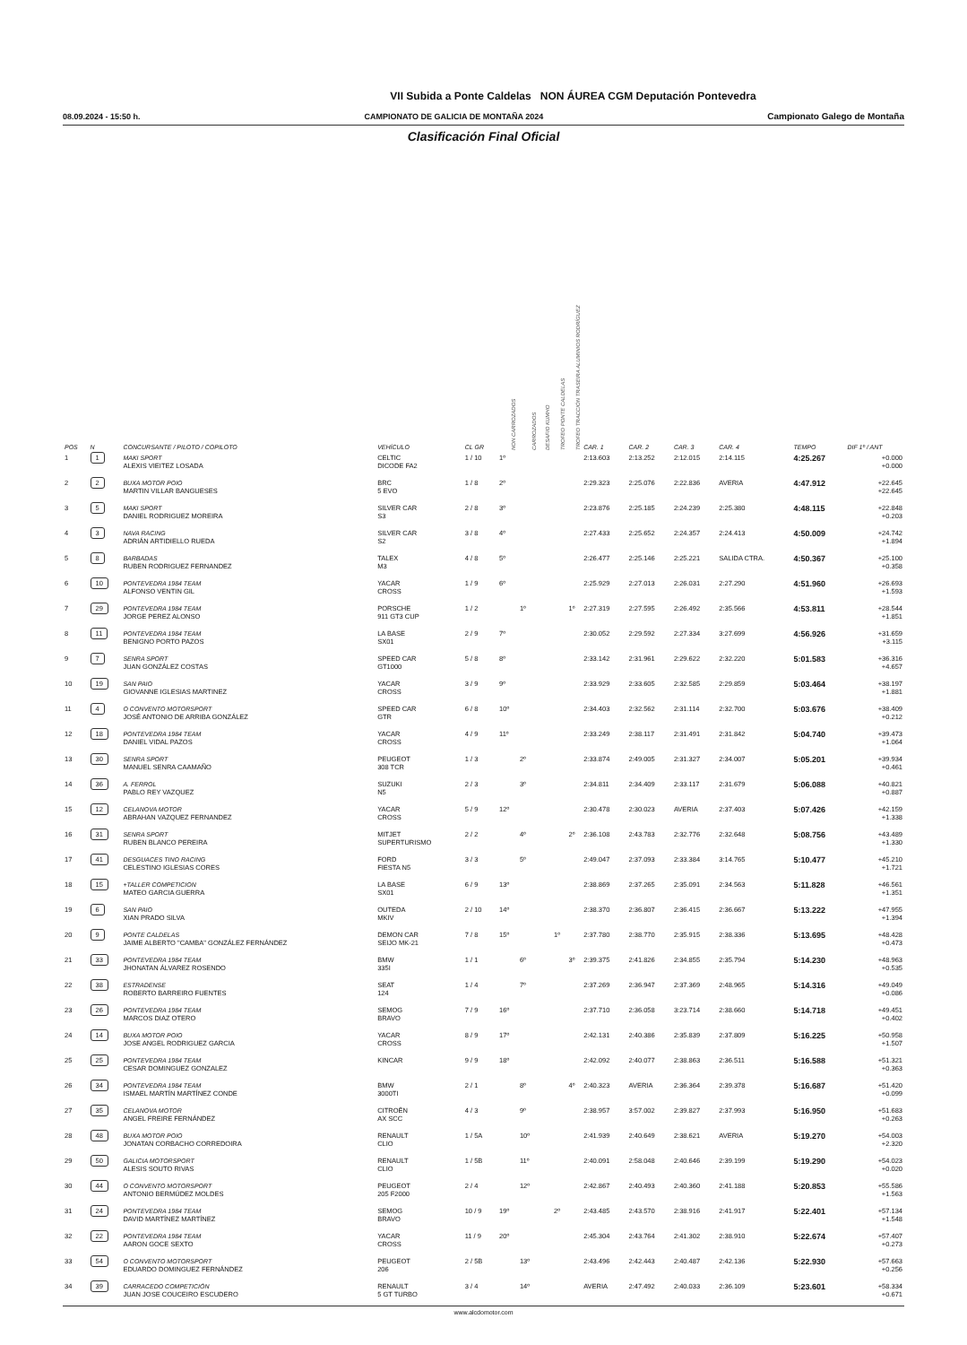VII Subida a Ponte Caldelas NON ÁUREA CGM Deputación Pontevedra
08.09.2024 - 15:50 h. CAMPIONATO DE GALICIA DE MONTAÑA 2024 Campionato Galego de Montaña
Clasificación Final Oficial
| POS | N | CONCURSANTE / PILOTO / COPILOTO | VEHÍCULO | CL GR | NON CARROZADOS | CARROZADOS | DESAFIO KUMHO | TROFEO PONTE CALDELAS | TROFEO TRACCIÓN TRASEIRA ALUMINIOS RODRÍGUEZ | CAR. 1 | CAR. 2 | CAR. 3 | CAR. 4 | TEMPO | DIF 1º / ANT |
| --- | --- | --- | --- | --- | --- | --- | --- | --- | --- | --- | --- | --- | --- | --- | --- |
| 1 | 1 | MAKI SPORT ALEXIS VIEITEZ LOSADA | CELTIC DICODE FA2 | 1 / 10 | 1º | | | | | 2:13.603 | 2:13.252 | 2:12.015 | 2:14.115 | 4:25.267 | +0.000 +0.000 |
| 2 | 2 | BUXA MOTOR POIO MARTIN VILLAR BANGUESES | BRC 5 EVO | 1 / 8 | 2º | | | | | 2:29.323 | 2:25.076 | 2:22.836 | AVERIA | 4:47.912 | +22.645 +22.645 |
| 3 | 5 | MAKI SPORT DANIEL RODRIGUEZ MOREIRA | SILVER CAR S3 | 2 / 8 | 3º | | | | | 2:23.876 | 2:25.185 | 2:24.239 | 2:25.380 | 4:48.115 | +22.848 +0.203 |
| 4 | 3 | NAVA RACING ADRIÁN ARTIDIELLO RUEDA | SILVER CAR S2 | 3 / 8 | 4º | | | | | 2:27.433 | 2:25.652 | 2:24.357 | 2:24.413 | 4:50.009 | +24.742 +1.894 |
| 5 | 8 | BARBADAS RUBEN RODRIGUEZ FERNANDEZ | TALEX M3 | 4 / 8 | 5º | | | | | 2:26.477 | 2:25.146 | 2:25.221 | SALIDA CTRA. | 4:50.367 | +25.100 +0.358 |
| 6 | 10 | PONTEVEDRA 1984 TEAM ALFONSO VENTIN GIL | YACAR CROSS | 1 / 9 | 6º | | | | | 2:25.929 | 2:27.013 | 2:26.031 | 2:27.290 | 4:51.960 | +26.693 +1.593 |
| 7 | 29 | PONTEVEDRA 1984 TEAM JORGE PEREZ ALONSO | PORSCHE 911 GT3 CUP | 1 / 2 | | 1º | | | 1º | 2:27.319 | 2:27.595 | 2:26.492 | 2:35.566 | 4:53.811 | +28.544 +1.851 |
| 8 | 11 | PONTEVEDRA 1984 TEAM BENIGNO PORTO PAZOS | LA BASE SX01 | 2 / 9 | 7º | | | | | 2:30.052 | 2:29.592 | 2:27.334 | 3:27.699 | 4:56.926 | +31.659 +3.115 |
| 9 | 7 | SENRA SPORT JUAN GONZÁLEZ COSTAS | SPEED CAR GT1000 | 5 / 8 | 8º | | | | | 2:33.142 | 2:31.961 | 2:29.622 | 2:32.220 | 5:01.583 | +36.316 +4.657 |
| 10 | 19 | SAN PAIO GIOVANNE IGLESIAS MARTINEZ | YACAR CROSS | 3 / 9 | 9º | | | | | 2:33.929 | 2:33.605 | 2:32.585 | 2:29.859 | 5:03.464 | +38.197 +1.881 |
| 11 | 4 | O CONVENTO MOTORSPORT JOSÉ ANTONIO DE ARRIBA GONZÁLEZ | SPEED CAR GTR | 6 / 8 | 10º | | | | | 2:34.403 | 2:32.562 | 2:31.114 | 2:32.700 | 5:03.676 | +38.409 +0.212 |
| 12 | 18 | PONTEVEDRA 1984 TEAM DANIEL VIDAL PAZOS | YACAR CROSS | 4 / 9 | 11º | | | | | 2:33.249 | 2:38.117 | 2:31.491 | 2:31.842 | 5:04.740 | +39.473 +1.064 |
| 13 | 30 | SENRA SPORT MANUEL SENRA CAAMAÑO | PEUGEOT 308 TCR | 1 / 3 | | 2º | | | | 2:33.874 | 2:49.005 | 2:31.327 | 2:34.007 | 5:05.201 | +39.934 +0.461 |
| 14 | 36 | A. FERROL PABLO REY VAZQUEZ | SUZUKI N5 | 2 / 3 | | 3º | | | | 2:34.811 | 2:34.409 | 2:33.117 | 2:31.679 | 5:06.088 | +40.821 +0.887 |
| 15 | 12 | CELANOVA MOTOR ABRAHAN VAZQUEZ FERNANDEZ | YACAR CROSS | 5 / 9 | 12º | | | | | 2:30.478 | 2:30.023 | AVERIA | 2:37.403 | 5:07.426 | +42.159 +1.338 |
| 16 | 31 | SENRA SPORT RUBEN BLANCO PEREIRA | MITJET SUPERTURISMO | 2 / 2 | | 4º | | | 2º | 2:36.108 | 2:43.783 | 2:32.776 | 2:32.648 | 5:08.756 | +43.489 +1.330 |
| 17 | 41 | DESGUACES TINO RACING CELESTINO IGLESIAS CORES | FORD FIESTA N5 | 3 / 3 | | 5º | | | | 2:49.047 | 2:37.093 | 2:33.384 | 3:14.765 | 5:10.477 | +45.210 +1.721 |
| 18 | 15 | +TALLER COMPETICION MATEO GARCIA GUERRA | LA BASE SX01 | 6 / 9 | 13º | | | | | 2:38.869 | 2:37.265 | 2:35.091 | 2:34.563 | 5:11.828 | +46.561 +1.351 |
| 19 | 6 | SAN PAIO XIAN PRADO SILVA | OUTEDA MKIV | 2 / 10 | 14º | | | | | 2:38.370 | 2:36.807 | 2:36.415 | 2:36.667 | 5:13.222 | +47.955 +1.394 |
| 20 | 9 | PONTE CALDELAS JAIME ALBERTO "CAMBA" GONZÁLEZ FERNÁNDEZ | DEMON CAR SEIJO MK-21 | 7 / 8 | 15º | | | 1º | | 2:37.780 | 2:38.770 | 2:35.915 | 2:38.336 | 5:13.695 | +48.428 +0.473 |
| 21 | 33 | PONTEVEDRA 1984 TEAM JHONATAN ÁLVAREZ ROSENDO | BMW 335I | 1 / 1 | | 6º | | | 3º | 2:39.375 | 2:41.826 | 2:34.855 | 2:35.794 | 5:14.230 | +48.963 +0.535 |
| 22 | 38 | ESTRADENSE ROBERTO BARREIRO FUENTES | SEAT 124 | 1 / 4 | | 7º | | | | 2:37.269 | 2:36.947 | 2:37.369 | 2:48.965 | 5:14.316 | +49.049 +0.086 |
| 23 | 26 | PONTEVEDRA 1984 TEAM MARCOS DIAZ OTERO | SEMOG BRAVO | 7 / 9 | 16º | | | | | 2:37.710 | 2:36.058 | 3:23.714 | 2:38.660 | 5:14.718 | +49.451 +0.402 |
| 24 | 14 | BUXA MOTOR POIO JOSE ANGEL RODRIGUEZ GARCIA | YACAR CROSS | 8 / 9 | 17º | | | | | 2:42.131 | 2:40.386 | 2:35.839 | 2:37.809 | 5:16.225 | +50.958 +1.507 |
| 25 | 25 | PONTEVEDRA 1984 TEAM CESAR DOMINGUEZ GONZALEZ | KINCAR | 9 / 9 | 18º | | | | | 2:42.092 | 2:40.077 | 2:38.863 | 2:36.511 | 5:16.588 | +51.321 +0.363 |
| 26 | 34 | PONTEVEDRA 1984 TEAM ISMAEL MARTÍN MARTÍNEZ CONDE | BMW 3000TI | 2 / 1 | | 8º | | | 4º | 2:40.323 | AVERIA | 2:36.364 | 2:39.378 | 5:16.687 | +51.420 +0.099 |
| 27 | 35 | CELANOVA MOTOR ANGEL FREIRE FERNÁNDEZ | CITROËN AX SCC | 4 / 3 | | 9º | | | | 2:38.957 | 3:57.002 | 2:39.827 | 2:37.993 | 5:16.950 | +51.683 +0.263 |
| 28 | 48 | BUXA MOTOR POIO JONATAN CORBACHO CORREDOIRA | RENAULT CLIO | 1 / 5A | | 10º | | | | 2:41.939 | 2:40.649 | 2:38.621 | AVERIA | 5:19.270 | +54.003 +2.320 |
| 29 | 50 | GALICIA MOTORSPORT ALESIS SOUTO RIVAS | RENAULT CLIO | 1 / 5B | | 11º | | | | 2:40.091 | 2:58.048 | 2:40.646 | 2:39.199 | 5:19.290 | +54.023 +0.020 |
| 30 | 44 | O CONVENTO MOTORSPORT ANTONIO BERMÚDEZ MOLDES | PEUGEOT 205 F2000 | 2 / 4 | | 12º | | | | 2:42.867 | 2:40.493 | 2:40.360 | 2:41.188 | 5:20.853 | +55.586 +1.563 |
| 31 | 24 | PONTEVEDRA 1984 TEAM DAVID MARTÍNEZ MARTÍNEZ | SEMOG BRAVO | 10 / 9 | 19º | | | 2º | | 2:43.485 | 2:43.570 | 2:38.916 | 2:41.917 | 5:22.401 | +57.134 +1.548 |
| 32 | 22 | PONTEVEDRA 1984 TEAM AARON GOCE SEXTO | YACAR CROSS | 11 / 9 | 20º | | | | | 2:45.304 | 2:43.764 | 2:41.302 | 2:38.910 | 5:22.674 | +57.407 +0.273 |
| 33 | 54 | O CONVENTO MOTORSPORT EDUARDO DOMINGUEZ FERNÁNDEZ | PEUGEOT 206 | 2 / 5B | | 13º | | | | 2:43.496 | 2:42.443 | 2:40.487 | 2:42.136 | 5:22.930 | +57.663 +0.256 |
| 34 | 39 | CARRACEDO COMPETICIÓN JUAN JOSE COUCEIRO ESCUDERO | RENAULT 5 GT TURBO | 3 / 4 | | 14º | | | | AVERIA | 2:47.492 | 2:40.033 | 2:36.109 | 5:23.601 | +58.334 +0.671 |
www.alcdomotor.com